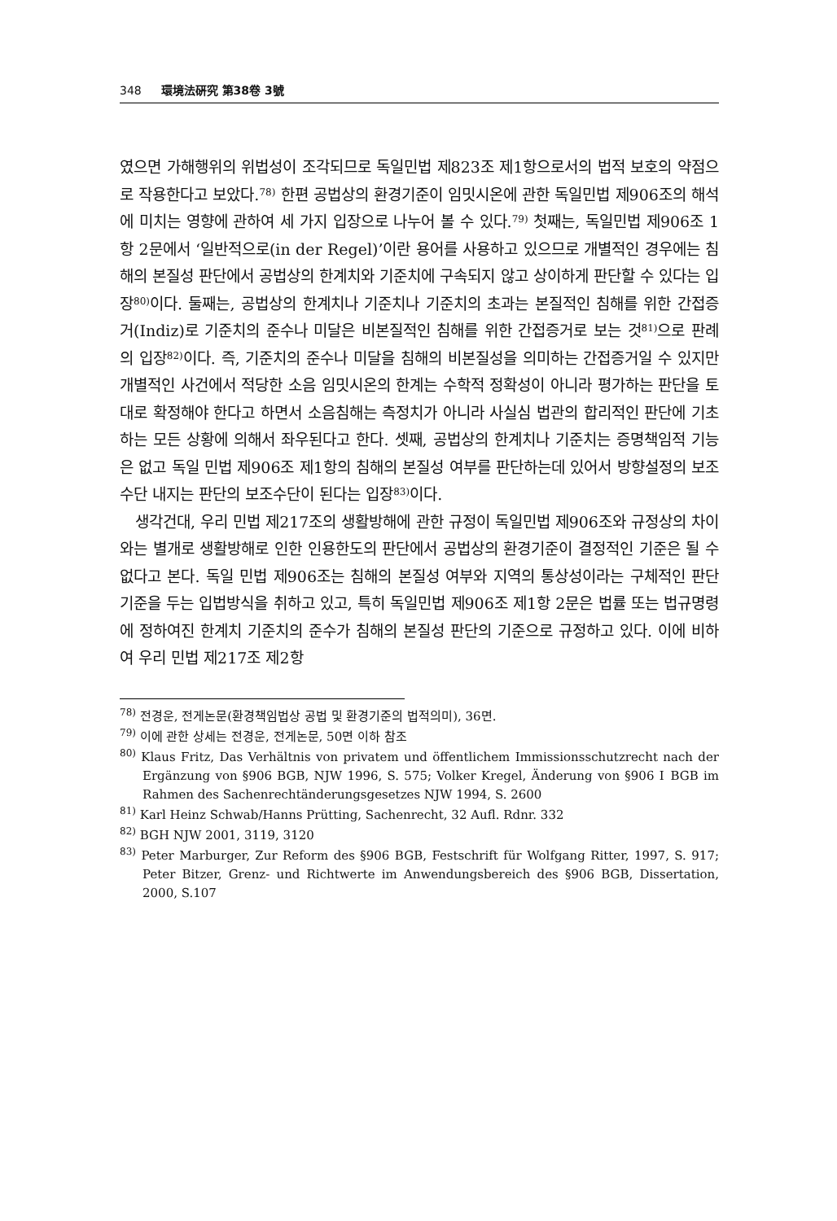348 環境法硏究 第38卷 3號
였으면 가해행위의 위법성이 조각되므로 독일민법 제823조 제1항으로서의 법적 보호의 약점으로 작용한다고 보았다.<sup>78)</sup> 한편 공법상의 환경기준이 임밋시온에 관한 독일민법 제906조의 해석에 미치는 영향에 관하여 세 가지 입장으로 나누어 볼 수 있다.<sup>79)</sup> 첫째는, 독일민법 제906조 1항 2문에서 ‘일반적으로(in der Regel)’이란 용어를 사용하고 있으므로 개별적인 경우에는 침해의 본질성 판단에서 공법상의 한계치와 기준치에 구속되지 않고 상이하게 판단할 수 있다는 입장<sup>80)</sup>이다. 둘째는, 공법상의 한계치나 기준치나 기준치의 초과는 본질적인 침해를 위한 간접증거(Indiz)로 기준치의 준수나 미달은 비본질적인 침해를 위한 간접증거로 보는 것<sup>81)</sup>으로 판례의 입장<sup>82)</sup>이다. 즉, 기준치의 준수나 미달을 침해의 비본질성을 의미하는 간접증거일 수 있지만 개별적인 사건에서 적당한 소음 임밋시온의 한계는 수학적 정확성이 아니라 평가하는 판단을 토대로 확정해야 한다고 하면서 소음침해는 측정치가 아니라 사실심 법관의 합리적인 판단에 기초하는 모든 상황에 의해서 좌우된다고 한다. 셋째, 공법상의 한계치나 기준치는 증명책임적 기능은 없고 독일 민법 제906조 제1항의 침해의 본질성 여부를 판단하는데 있어서 방향설정의 보조수단 내지는 판단의 보조수단이 된다는 입장<sup>83)</sup>이다.
생각건대, 우리 민법 제217조의 생활방해에 관한 규정이 독일민법 제906조와 규정상의 차이와는 별개로 생활방해로 인한 인용한도의 판단에서 공법상의 환경기준이 결정적인 기준은 될 수 없다고 본다. 독일 민법 제906조는 침해의 본질성 여부와 지역의 통상성이라는 구체적인 판단기준을 두는 입법방식을 취하고 있고, 특히 독일민법 제906조 제1항 2문은 법률 또는 법규명령에 정하여진 한계치 기준치의 준수가 침해의 본질성 판단의 기준으로 규정하고 있다. 이에 비하여 우리 민법 제217조 제2항
<sup>78)</sup> 전경운, 전게논문(환경책임법상 공법 및 환경기준의 법적의미), 36면.
<sup>79)</sup> 이에 관한 상세는 전경운, 전게논문, 50면 이하 참조
<sup>80)</sup> Klaus Fritz, Das Verhältnis von privatem und öffentlichem Immissionsschutzrecht nach der Ergänzung von §906 BGB, NJW 1996, S. 575; Volker Kregel, Änderung von §906 Ⅰ BGB im Rahmen des Sachenrechtänderungsgesetzes NJW 1994, S. 2600
<sup>81)</sup> Karl Heinz Schwab/Hanns Prütting, Sachenrecht, 32 Aufl. Rdnr. 332
<sup>82)</sup> BGH NJW 2001, 3119, 3120
<sup>83)</sup> Peter Marburger, Zur Reform des §906 BGB, Festschrift für Wolfgang Ritter, 1997, S. 917; Peter Bitzer, Grenz- und Richtwerte im Anwendungsbereich des §906 BGB, Dissertation, 2000, S.107